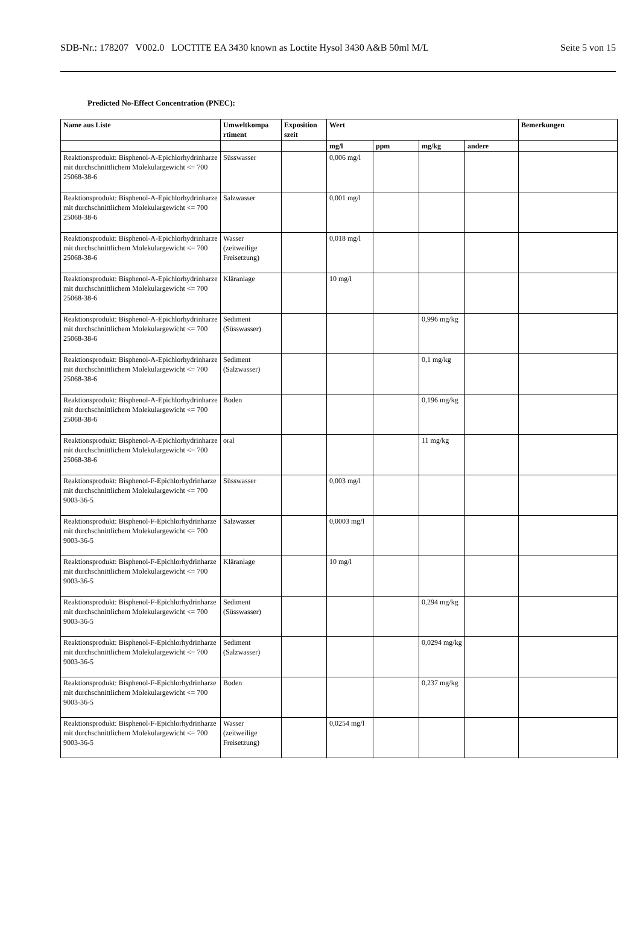SDB-Nr.: 178207 V002.0 LOCTITE EA 3430 known as Loctite Hysol 3430 A&B 50ml M/L Seite 5 von 15
Predicted No-Effect Concentration (PNEC):
| Name aus Liste | Umweltkompa rtiment | Exposition szeit | Wert | | | | Bemerkungen |
| --- | --- | --- | --- | --- | --- | --- | --- |
| | | | mg/l | ppm | mg/kg | andere | |
| Reaktionsprodukt: Bisphenol-A-Epichlorhydrinharze mit durchschnittlichem Molekulargewicht <= 700 25068-38-6 | Süsswasser | | 0,006 mg/l | | | | |
| Reaktionsprodukt: Bisphenol-A-Epichlorhydrinharze mit durchschnittlichem Molekulargewicht <= 700 25068-38-6 | Salzwasser | | 0,001 mg/l | | | | |
| Reaktionsprodukt: Bisphenol-A-Epichlorhydrinharze mit durchschnittlichem Molekulargewicht <= 700 25068-38-6 | Wasser (zeitweilige Freisetzung) | | 0,018 mg/l | | | | |
| Reaktionsprodukt: Bisphenol-A-Epichlorhydrinharze mit durchschnittlichem Molekulargewicht <= 700 25068-38-6 | Kläranlage | | 10 mg/l | | | | |
| Reaktionsprodukt: Bisphenol-A-Epichlorhydrinharze mit durchschnittlichem Molekulargewicht <= 700 25068-38-6 | Sediment (Süsswasser) | | | | 0,996 mg/kg | | |
| Reaktionsprodukt: Bisphenol-A-Epichlorhydrinharze mit durchschnittlichem Molekulargewicht <= 700 25068-38-6 | Sediment (Salzwasser) | | | | 0,1 mg/kg | | |
| Reaktionsprodukt: Bisphenol-A-Epichlorhydrinharze mit durchschnittlichem Molekulargewicht <= 700 25068-38-6 | Boden | | | | 0,196 mg/kg | | |
| Reaktionsprodukt: Bisphenol-A-Epichlorhydrinharze mit durchschnittlichem Molekulargewicht <= 700 25068-38-6 | oral | | | | 11 mg/kg | | |
| Reaktionsprodukt: Bisphenol-F-Epichlorhydrinharze mit durchschnittlichem Molekulargewicht <= 700 9003-36-5 | Süsswasser | | 0,003 mg/l | | | | |
| Reaktionsprodukt: Bisphenol-F-Epichlorhydrinharze mit durchschnittlichem Molekulargewicht <= 700 9003-36-5 | Salzwasser | | 0,0003 mg/l | | | | |
| Reaktionsprodukt: Bisphenol-F-Epichlorhydrinharze mit durchschnittlichem Molekulargewicht <= 700 9003-36-5 | Kläranlage | | 10 mg/l | | | | |
| Reaktionsprodukt: Bisphenol-F-Epichlorhydrinharze mit durchschnittlichem Molekulargewicht <= 700 9003-36-5 | Sediment (Süsswasser) | | | | 0,294 mg/kg | | |
| Reaktionsprodukt: Bisphenol-F-Epichlorhydrinharze mit durchschnittlichem Molekulargewicht <= 700 9003-36-5 | Sediment (Salzwasser) | | | | 0,0294 mg/kg | | |
| Reaktionsprodukt: Bisphenol-F-Epichlorhydrinharze mit durchschnittlichem Molekulargewicht <= 700 9003-36-5 | Boden | | | | 0,237 mg/kg | | |
| Reaktionsprodukt: Bisphenol-F-Epichlorhydrinharze mit durchschnittlichem Molekulargewicht <= 700 9003-36-5 | Wasser (zeitweilige Freisetzung) | | 0,0254 mg/l | | | | |